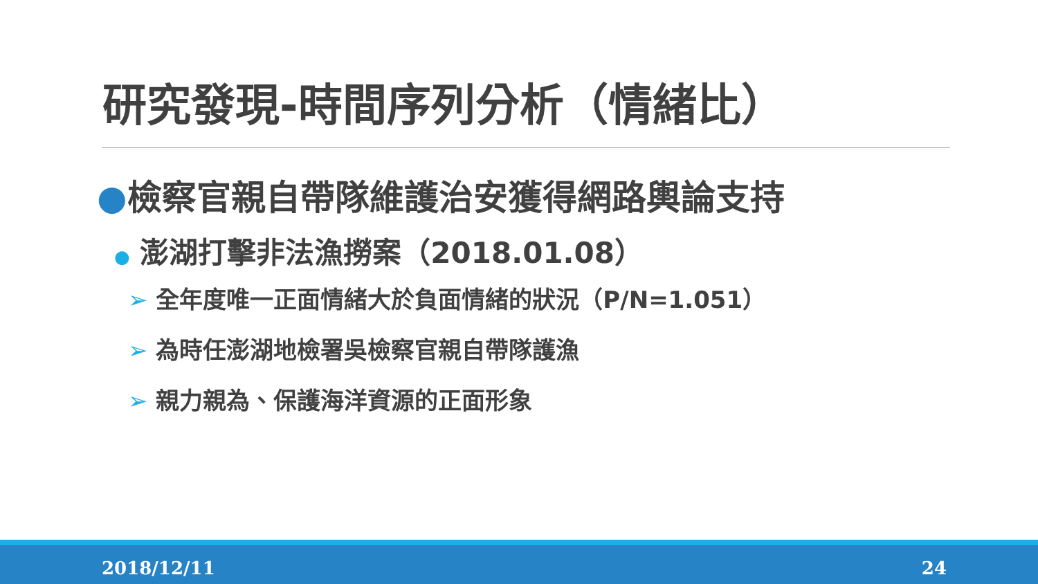研究發現-時間序列分析（情緒比）
●檢察官親自帶隊維護治安獲得網路輿論支持
● 澎湖打擊非法漁撈案（2018.01.08）
➢ 全年度唯一正面情緒大於負面情緒的狀況（P/N=1.051）
➢ 為時任澎湖地檢署吳檢察官親自帶隊護漁
➢ 親力親為、保護海洋資源的正面形象
2018/12/11 24